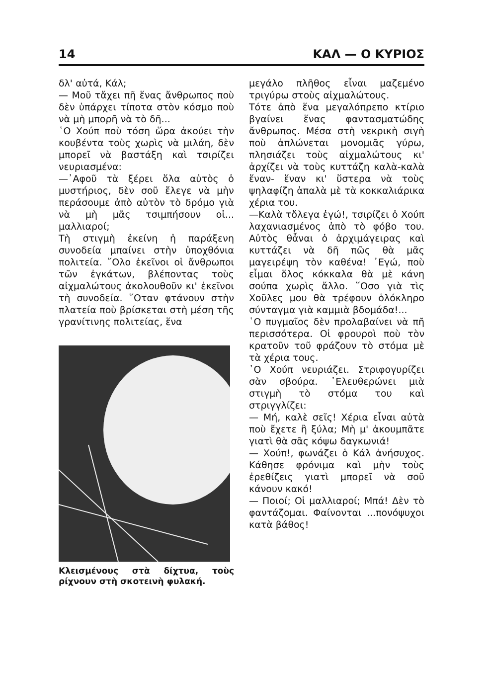14 ΚΑΛ — Ο ΚΥΡΙΟΣ
δλ' αὐτά, Κάλ;
— Μοῦ τἄχει πῆ ἕνας ἄνθρωπος ποὺ δὲν ὑπάρχει τίποτα στὸν κόσμο ποὺ νὰ μὴ μπορῆ νὰ τὸ δῆ...
῾Ο Χούπ ποὺ τόση ὥρα ἀκούει τὴν κουβέντα τοὺς χωρὶς νὰ μιλάη, δὲν μπορεῖ νὰ βαστάξη καὶ τσιρίζει νευριασμένα:
—᾿Αφοῦ τὰ ξέρει ὅλα αὐτὸς ὁ μυστήριος, δὲν σοῦ ἔλεγε νὰ μὴν περάσουμε ἀπὸ αὐτὸν τὸ δρόμο γιὰ νὰ μὴ μᾶς τσιμπήσουν οἱ... μαλλιαροί;
Τὴ στιγμὴ ἐκείνη ἡ παράξενη συνοδεία μπαίνει στὴν ὑποχθόνια πολιτεία. ῞Ολο ἐκεῖνοι οἱ ἄνθρωποι τῶν ἐγκάτων, βλέποντας τοὺς αἰχμαλώτους ἀκολουθοῦν κι' ἐκεῖνοι τὴ συνοδεία. ῞Οταν φτάνουν στὴν πλατεία ποὺ βρίσκεται στὴ μέση τῆς γρανίτινης πολιτείας, ἕνα
Κλεισμένους στὰ δίχτυα, τοὺς ρίχνουν στὴ σκοτεινὴ φυλακή.
μεγάλο πλῆθος εἶναι μαζεμένο τριγύρω στοὺς αἰχμαλώτους.
Τότε ἀπὸ ἕνα μεγαλόπρεπο κτίριο βγαίνει ἕνας φαντασματώδης ἄνθρωπος. Μέσα στὴ νεκρικὴ σιγὴ ποὺ ἁπλώνεται μονομιᾶς γύρω, πλησιάζει τοὺς αἰχμαλώτους κι' ἀρχίζει νὰ τοὺς κυττάζη καλὰ-καλὰ ἕναν- ἕναν κι' ὕστερα νὰ τοὺς ψηλαφίζη ἁπαλὰ μὲ τὰ κοκκαλιάρικα χέρια του.
—Καλὰ τὄλεγα ἐγώ!, τσιρίζει ὁ Χούπ λαχανιασμένος ἀπὸ τὸ φόβο του. Αὐτὸς θἆναι ὁ ἀρχιμάγειρας καὶ κυττάζει νὰ δῆ πῶς θὰ μᾶς μαγειρέψη τὸν καθένα! ᾿Εγώ, ποὺ εἶμαι ὅλος κόκκαλα θὰ μὲ κάνη σούπα χωρὶς ἄλλο. ῞Οσο γιὰ τὶς Χοῦλες μου θὰ τρέφουν ὁλόκληρο σύνταγμα γιὰ καμμιὰ βδομάδα!...
῾Ο πυγμαῖος δὲν προλαβαίνει νὰ πῆ περισσότερα. Οἱ φρουροὶ ποὺ τὸν κρατοῦν τοῦ φράζουν τὸ στόμα μὲ τὰ χέρια τους.
῾Ο Χούπ νευριάζει. Στριφογυρίζει σὰν σβούρα. ᾿Ελευθερώνει μιὰ στιγμὴ τὸ στόμα του καὶ στριγγλίζει:
— Μή, καλὲ σεῖς! Χέρια εἶναι αὐτὰ ποὺ ἔχετε ἢ ξύλα; Μὴ μ' ἀκουμπᾶτε γιατὶ θὰ σᾶς κόψω δαγκωνιά!
— Χούπ!, φωνάζει ὁ Κάλ ἀνήσυχος. Κάθησε φρόνιμα καὶ μὴν τοὺς ἐρεθίζεις γιατὶ μπορεῖ νὰ σοῦ κάνουν κακό!
— Ποιοί; Οἱ μαλλιαροί; Μπά! Δὲν τὸ φαντάζομαι. Φαίνονται ...πονόψυχοι κατὰ βάθος!